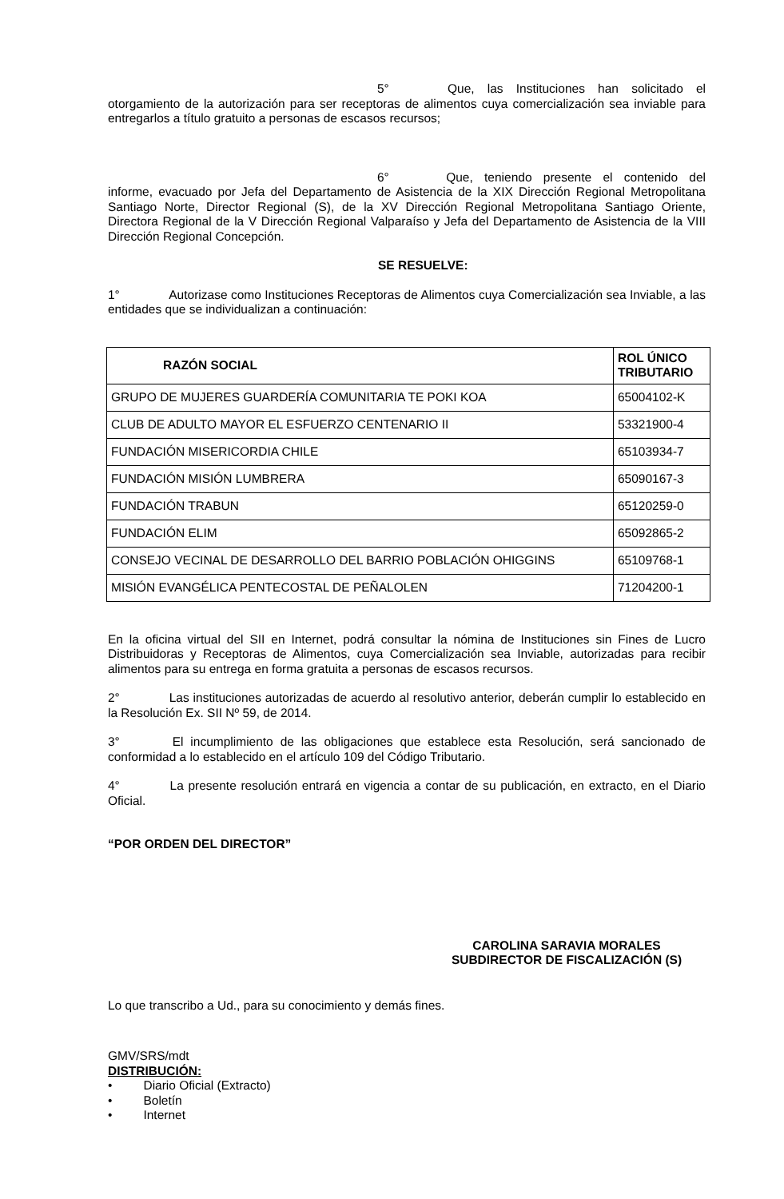5° Que, las Instituciones han solicitado el otorgamiento de la autorización para ser receptoras de alimentos cuya comercialización sea inviable para entregarlos a título gratuito a personas de escasos recursos;
6° Que, teniendo presente el contenido del informe, evacuado por Jefa del Departamento de Asistencia de la XIX Dirección Regional Metropolitana Santiago Norte, Director Regional (S), de la XV Dirección Regional Metropolitana Santiago Oriente, Directora Regional de la V Dirección Regional Valparaíso y Jefa del Departamento de Asistencia de la VIII Dirección Regional Concepción.
SE RESUELVE:
1° Autorizase como Instituciones Receptoras de Alimentos cuya Comercialización sea Inviable, a las entidades que se individualizan a continuación:
| RAZÓN SOCIAL | ROL ÚNICO TRIBUTARIO |
| --- | --- |
| GRUPO DE MUJERES GUARDERÍA COMUNITARIA TE POKI KOA | 65004102-K |
| CLUB DE ADULTO MAYOR EL ESFUERZO CENTENARIO II | 53321900-4 |
| FUNDACIÓN MISERICORDIA CHILE | 65103934-7 |
| FUNDACIÓN MISIÓN LUMBRERA | 65090167-3 |
| FUNDACIÓN TRABUN | 65120259-0 |
| FUNDACIÓN ELIM | 65092865-2 |
| CONSEJO VECINAL DE DESARROLLO DEL BARRIO POBLACIÓN OHIGGINS | 65109768-1 |
| MISIÓN EVANGÉLICA PENTECOSTAL DE PEÑALOLEN | 71204200-1 |
En la oficina virtual del SII en Internet, podrá consultar la nómina de Instituciones sin Fines de Lucro Distribuidoras y Receptoras de Alimentos, cuya Comercialización sea Inviable, autorizadas para recibir alimentos para su entrega en forma gratuita a personas de escasos recursos.
2° Las instituciones autorizadas de acuerdo al resolutivo anterior, deberán cumplir lo establecido en la Resolución Ex. SII Nº 59, de 2014.
3° El incumplimiento de las obligaciones que establece esta Resolución, será sancionado de conformidad a lo establecido en el artículo 109 del Código Tributario.
4° La presente resolución entrará en vigencia a contar de su publicación, en extracto, en el Diario Oficial.
“POR ORDEN DEL DIRECTOR”
CAROLINA SARAVIA MORALES
SUBDIRECTOR DE FISCALIZACIÓN (S)
Lo que transcribo a Ud., para su conocimiento y demás fines.
GMV/SRS/mdt
DISTRIBUCIÓN:
• Diario Oficial (Extracto)
• Boletín
• Internet